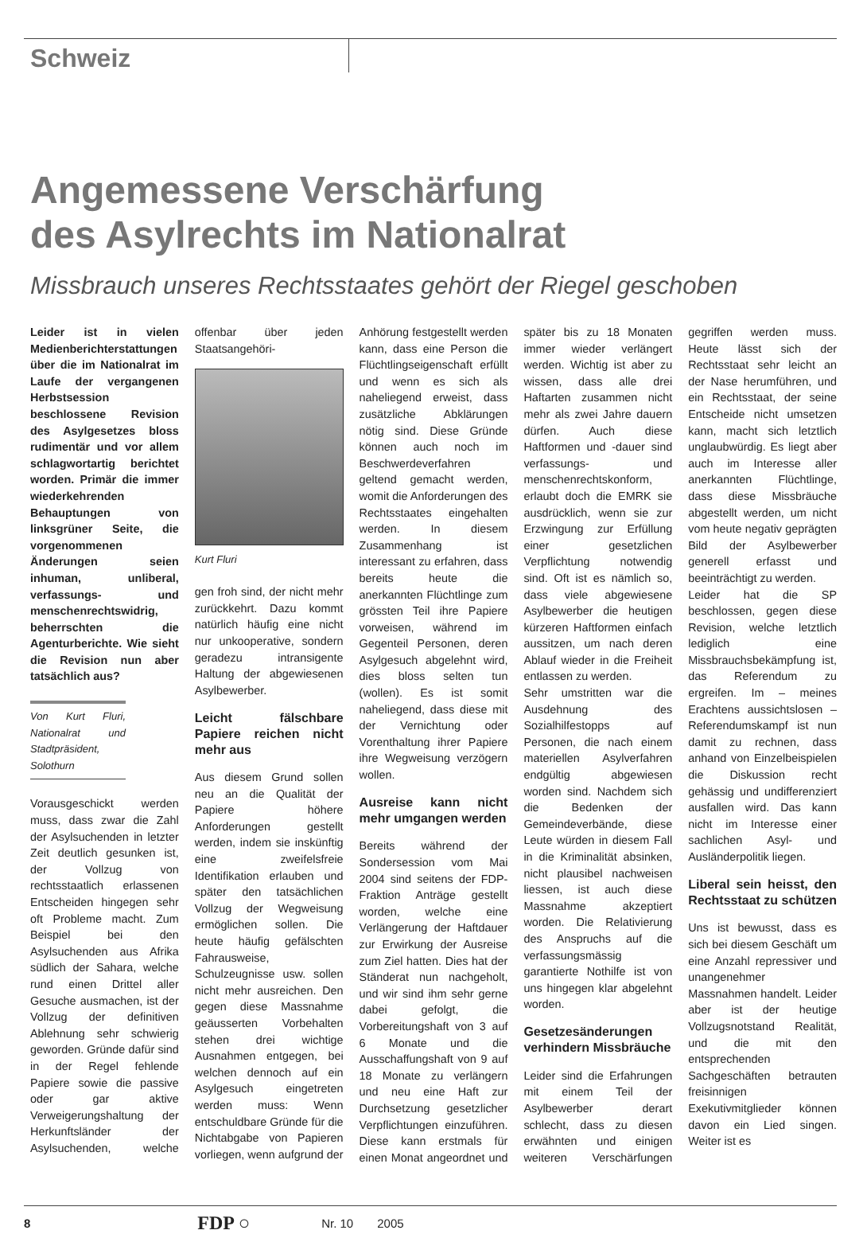Schweiz
Angemessene Verschärfung
des Asylrechts im Nationalrat
Missbrauch unseres Rechtsstaates gehört der Riegel geschoben
Leider ist in vielen Medienberichterstattungen über die im Nationalrat im Laufe der vergangenen Herbstsession beschlossene Revision des Asylgesetzes bloss rudimentär und vor allem schlagwortartig berichtet worden. Primär die immer wiederkehrenden Behauptungen von linksgrüner Seite, die vorgenommenen Änderungen seien inhuman, unliberal, verfassungs- und menschenrechtswidrig, beherrschten die Agenturberichte. Wie sieht die Revision nun aber tatsächlich aus?
Von Kurt Fluri, Nationalrat und Stadtpräsident, Solothurn
Vorausgeschickt werden muss, dass zwar die Zahl der Asylsuchenden in letzter Zeit deutlich gesunken ist, der Vollzug von rechtsstaatlich erlassenen Entscheiden hingegen sehr oft Probleme macht. Zum Beispiel bei den Asylsuchenden aus Afrika südlich der Sahara, welche rund einen Drittel aller Gesuche ausmachen, ist der Vollzug der definitiven Ablehnung sehr schwierig geworden. Gründe dafür sind in der Regel fehlende Papiere sowie die passive oder gar aktive Verweigerungshaltung der Herkunftsländer der Asylsuchenden, welche offenbar über jeden Staatsangehöri-
Kurt Fluri
gen froh sind, der nicht mehr zurückkehrt. Dazu kommt natürlich häufig eine nicht nur unkooperative, sondern geradezu intransigente Haltung der abgewiesenen Asylbewerber.
Leicht fälschbare Papiere reichen nicht mehr aus
Aus diesem Grund sollen neu an die Qualität der Papiere höhere Anforderungen gestellt werden, indem sie inskünftig eine zweifelsfreie Identifikation erlauben und später den tatsächlichen Vollzug der Wegweisung ermöglichen sollen. Die heute häufig gefälschten Fahrausweise, Schulzeugnisse usw. sollen nicht mehr ausreichen. Den gegen diese Massnahme geäusserten Vorbehalten stehen drei wichtige Ausnahmen entgegen, bei welchen dennoch auf ein Asylgesuch eingetreten werden muss: Wenn entschuldbare Gründe für die Nichtabgabe von Papieren vorliegen, wenn aufgrund der Anhörung festgestellt werden kann, dass eine Person die Flüchtlingseigenschaft erfüllt und wenn es sich als naheliegend erweist, dass zusätzliche Abklärungen nötig sind. Diese Gründe können auch noch im Beschwerdeverfahren geltend gemacht werden, womit die Anforderungen des Rechtsstaates eingehalten werden. In diesem Zusammenhang ist interessant zu erfahren, dass bereits heute die anerkannten Flüchtlinge zum grössten Teil ihre Papiere vorweisen, während im Gegenteil Personen, deren Asylgesuch abgelehnt wird, dies bloss selten tun (wollen). Es ist somit naheliegend, dass diese mit der Vernichtung oder Vorenthaltung ihrer Papiere ihre Wegweisung verzögern wollen.
Ausreise kann nicht mehr umgangen werden
Bereits während der Sondersession vom Mai 2004 sind seitens der FDP-Fraktion Anträge gestellt worden, welche eine Verlängerung der Haftdauer zur Erwirkung der Ausreise zum Ziel hatten. Dies hat der Ständerat nun nachgeholt, und wir sind ihm sehr gerne dabei gefolgt, die Vorbereitungshaft von 3 auf 6 Monate und die Ausschaffungshaft von 9 auf 18 Monate zu verlängern und neu eine Haft zur Durchsetzung gesetzlicher Verpflichtungen einzuführen. Diese kann erstmals für einen Monat angeordnet und später bis zu 18 Monaten immer wieder verlängert werden. Wichtig ist aber zu wissen, dass alle drei Haftarten zusammen nicht mehr als zwei Jahre dauern dürfen. Auch diese Haftformen und -dauer sind verfassungs- und menschenrechtskonform, erlaubt doch die EMRK sie ausdrücklich, wenn sie zur Erzwingung zur Erfüllung einer gesetzlichen Verpflichtung notwendig sind. Oft ist es nämlich so, dass viele abgewiesene Asylbewerber die heutigen kürzeren Haftformen einfach aussitzen, um nach deren Ablauf wieder in die Freiheit entlassen zu werden.
Sehr umstritten war die Ausdehnung des Sozialhilfestopps auf Personen, die nach einem materiellen Asylverfahren endgültig abgewiesen worden sind. Nachdem sich die Bedenken der Gemeindeverbände, diese Leute würden in diesem Fall in die Kriminalität absinken, nicht plausibel nachweisen liessen, ist auch diese Massnahme akzeptiert worden. Die Relativierung des Anspruchs auf die verfassungsmässig garantierte Nothilfe ist von uns hingegen klar abgelehnt worden.
Gesetzesänderungen verhindern Missbräuche
Leider sind die Erfahrungen mit einem Teil der Asylbewerber derart schlecht, dass zu diesen erwähnten und einigen weiteren Verschärfungen gegriffen werden muss. Heute lässt sich der Rechtsstaat sehr leicht an der Nase herumführen, und ein Rechtsstaat, der seine Entscheide nicht umsetzen kann, macht sich letztlich unglaubwürdig. Es liegt aber auch im Interesse aller anerkannten Flüchtlinge, dass diese Missbräuche abgestellt werden, um nicht vom heute negativ geprägten Bild der Asylbewerber generell erfasst und beeinträchtigt zu werden.
Leider hat die SP beschlossen, gegen diese Revision, welche letztlich lediglich eine Missbrauchsbekämpfung ist, das Referendum zu ergreifen. Im – meines Erachtens aussichtslosen – Referendumskampf ist nun damit zu rechnen, dass anhand von Einzelbeispielen die Diskussion recht gehässig und undifferenziert ausfallen wird. Das kann nicht im Interesse einer sachlichen Asyl- und Ausländerpolitik liegen.
Liberal sein heisst, den Rechtsstaat zu schützen
Uns ist bewusst, dass es sich bei diesem Geschäft um eine Anzahl repressiver und unangenehmer Massnahmen handelt. Leider aber ist der heutige Vollzugsnotstand Realität, und die mit den entsprechenden Sachgeschäften betrauten freisinnigen Exekutivmitglieder können davon ein Lied singen. Weiter ist es
8 FDP ○ Nr. 10 2005